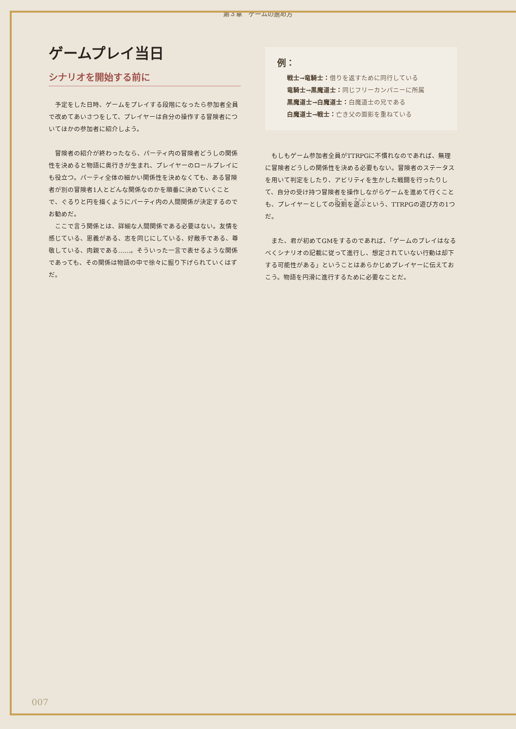第３章　ゲームの進め方
ゲームプレイ当日
シナリオを開始する前に
予定をした日時、ゲームをプレイする段階になったら参加者全員で改めてあいさつをして、プレイヤーは自分の操作する冒険者についてほかの参加者に紹介しよう。
冒険者の紹介が終わったなら、パーティ内の冒険者どうしの関係性を決めると物語に奥行きが生まれ、プレイヤーのロールプレイにも役立つ。パーティ全体の細かい関係性を決めなくても、ある冒険者が別の冒険者1人とどんな関係なのかを順番に決めていくことで、ぐるりと円を描くようにパーティ内の人間関係が決定するのでお勧めだ。
ここで言う関係とは、詳細な人間関係である必要はない。友情を感じている、恩義がある、志を同じにしている、好敵手である、尊敬している、肉親である……。そういった一言で表せるような関係であっても、その関係は物語の中で徐々に掘り下げられていくはずだ。
例：
戦士→竜騎士：借りを返すために同行している
竜騎士→黒魔道士：同じフリーカンパニーに所属
黒魔道士→白魔道士：白魔道士の兄である
白魔道士→戦士：亡き父の面影を重ねている
もしもゲーム参加者全員がTTRPGに不慣れなのであれば、無理に冒険者どうしの関係性を決める必要もない。冒険者のステータスを用いて判定をしたり、アビリティを生かした戦闘を行ったりして、自分の受け持つ冒険者を操作しながらゲームを進めて行くことも、プレイヤーとしての役割を遊ぶという、TTRPGの遊び方の1つだ。
また、君が初めてGMをするのであれば、「ゲームのプレイはなるべくシナリオの記載に従って進行し、想定されていない行動は却下する可能性がある」ということはあらかじめプレイヤーに伝えておこう。物語を円滑に進行するために必要なことだ。
007